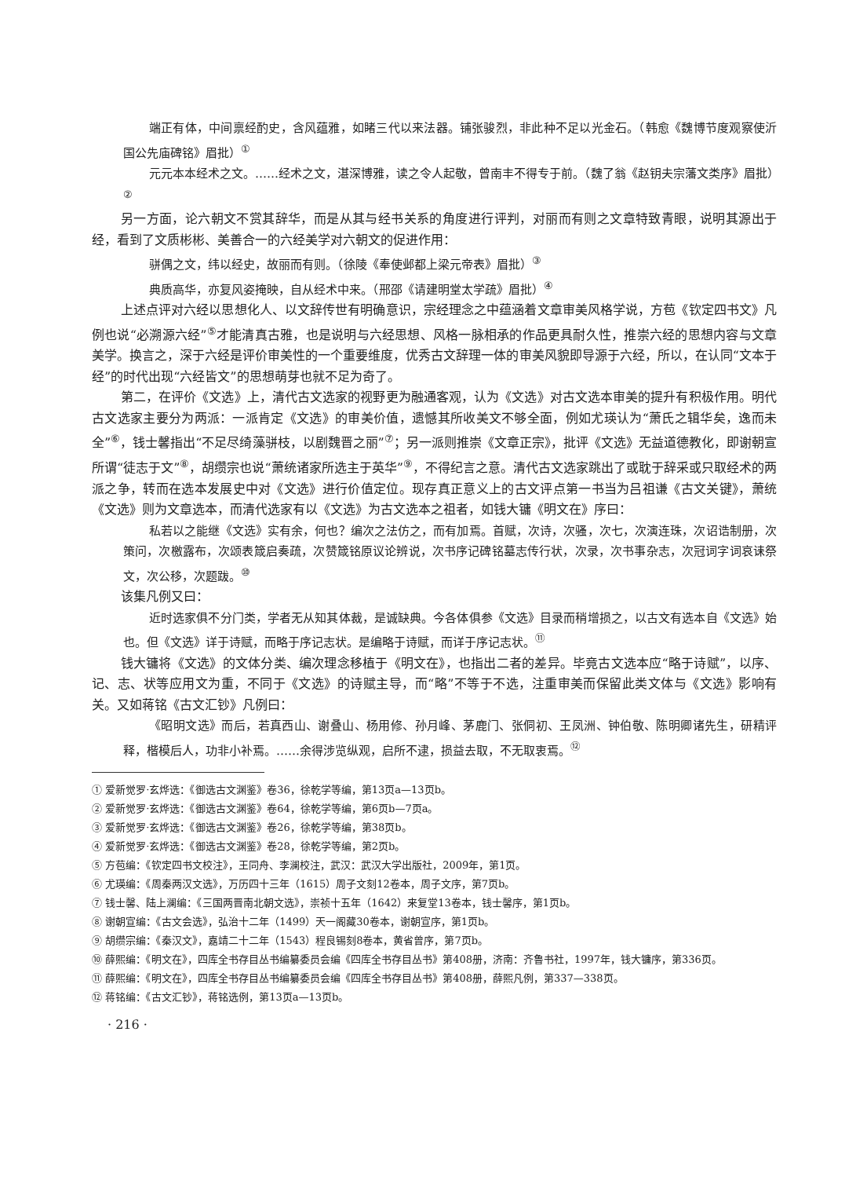端正有体，中间禀经酌史，含风蕴雅，如睹三代以来法器。铺张骏烈，非此种不足以光金石。（韩愈《魏博节度观察使沂国公先庙碑铭》眉批）<sup>①</sup>
元元本本经术之文。……经术之文，湛深博雅，读之令人起敬，曾南丰不得专于前。（魏了翁《赵钥夫宗藩文类序》眉批）<sup>②</sup>
另一方面，论六朝文不赏其辞华，而是从其与经书关系的角度进行评判，对丽而有则之文章特致青眼，说明其源出于经，看到了文质彬彬、美善合一的六经美学对六朝文的促进作用：
骈偶之文，纬以经史，故丽而有则。（徐陵《奉使邺都上梁元帝表》眉批）<sup>③</sup>
典质高华，亦复风姿掩映，自从经术中来。（邢邵《请建明堂太学疏》眉批）<sup>④</sup>
上述点评对六经以思想化人、以文辞传世有明确意识，宗经理念之中蕴涵着文章审美风格学说，方苞《钦定四书文》凡例也说“必溯源六经”<sup>⑤</sup>才能清真古雅，也是说明与六经思想、风格一脉相承的作品更具耐久性，推崇六经的思想内容与文章美学。换言之，深于六经是评价审美性的一个重要维度，优秀古文辞理一体的审美风貌即导源于六经，所以，在认同“文本于经”的时代出现“六经皆文”的思想萌芽也就不足为奇了。
第二，在评价《文选》上，清代古文选家的视野更为融通客观，认为《文选》对古文选本审美的提升有积极作用。明代古文选家主要分为两派：一派肯定《文选》的审美价值，遗憾其所收美文不够全面，例如尤瑛认为“萧氏之辑华矣，逸而未全”<sup>⑥</sup>，钱士馨指出“不足尽绮藻骈枝，以剧魏晋之丽”<sup>⑦</sup>；另一派则推崇《文章正宗》，批评《文选》无益道德教化，即谢朝宣所谓“徒志于文”<sup>⑧</sup>，胡缵宗也说“萧统诸家所选主于英华”<sup>⑨</sup>，不得纪言之意。清代古文选家跳出了或耽于辞采或只取经术的两派之争，转而在选本发展史中对《文选》进行价值定位。现存真正意义上的古文评点第一书当为吕祖谦《古文关键》，萧统《文选》则为文章选本，而清代选家有以《文选》为古文选本之祖者，如钱大镛《明文在》序曰：
私若以之能继《文选》实有余，何也？编次之法仿之，而有加焉。首赋，次诗，次骚，次七，次演连珠，次诏诰制册，次策问，次檄露布，次颂表箴启奏疏，次赞箴铭原议论辨说，次书序记碑铭墓志传行状，次录，次书事杂志，次冠词字词哀诔祭文，次公移，次题跋。<sup>⑩</sup>
该集凡例又曰：
近时选家俱不分门类，学者无从知其体裁，是诚缺典。今各体俱参《文选》目录而稍增损之，以古文有选本自《文选》始也。但《文选》详于诗赋，而略于序记志状。是编略于诗赋，而详于序记志状。<sup>⑪</sup>
钱大镛将《文选》的文体分类、编次理念移植于《明文在》，也指出二者的差异。毕竟古文选本应“略于诗赋”，以序、记、志、状等应用文为重，不同于《文选》的诗赋主导，而“略”不等于不选，注重审美而保留此类文体与《文选》影响有关。又如蒋铭《古文汇钞》凡例曰：
《昭明文选》而后，若真西山、谢叠山、杨用修、孙月峰、茅鹿门、张侗初、王凤洲、钟伯敬、陈明卿诸先生，研精评释，楷模后人，功非小补焉。……余得涉览纵观，启所不逮，损益去取，不无取衷焉。<sup>⑫</sup>
① 爱新觉罗·玄烨选：《御选古文渊鉴》卷36，徐乾学等编，第13页a—13页b。
② 爱新觉罗·玄烨选：《御选古文渊鉴》卷64，徐乾学等编，第6页b—7页a。
③ 爱新觉罗·玄烨选：《御选古文渊鉴》卷26，徐乾学等编，第38页b。
④ 爱新觉罗·玄烨选：《御选古文渊鉴》卷28，徐乾学等编，第2页b。
⑤ 方苞编：《钦定四书文校注》，王同舟、李澜校注，武汉：武汉大学出版社，2009年，第1页。
⑥ 尤瑛编：《周秦两汉文选》，万历四十三年（1615）周子文刻12卷本，周子文序，第7页b。
⑦ 钱士馨、陆上澜编：《三国两晋南北朝文选》，崇祯十五年（1642）来复堂13卷本，钱士馨序，第1页b。
⑧ 谢朝宣编：《古文会选》，弘治十二年（1499）天一阁藏30卷本，谢朝宣序，第1页b。
⑨ 胡缵宗编：《秦汉文》，嘉靖二十二年（1543）程良锡刻8卷本，黄省曾序，第7页b。
⑩ 薛熙编：《明文在》，四库全书存目丛书编纂委员会编《四库全书存目丛书》第408册，济南：齐鲁书社，1997年，钱大镛序，第336页。
⑪ 薛熙编：《明文在》，四库全书存目丛书编纂委员会编《四库全书存目丛书》第408册，薛熙凡例，第337—338页。
⑫ 蒋铭编：《古文汇钞》，蒋铭选例，第13页a—13页b。
· 216 ·